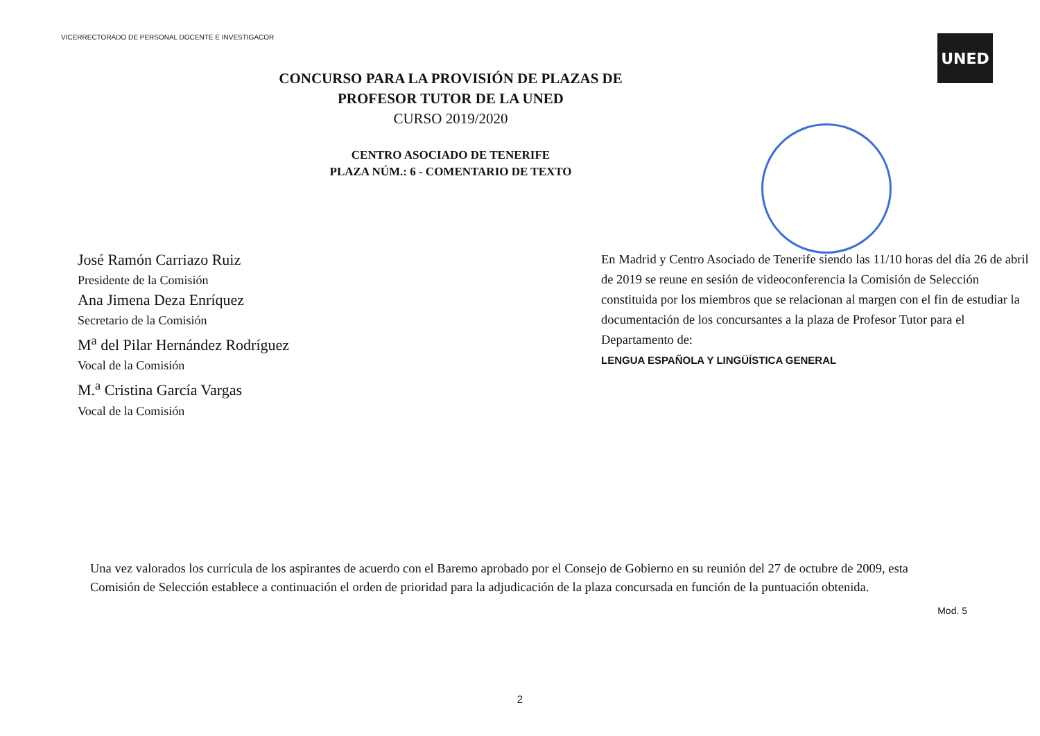VICERRECTORADO DE PERSONAL DOCENTE E INVESTIGACOR
UNED
CONCURSO PARA LA PROVISIÓN DE PLAZAS DE
PROFESOR TUTOR DE LA UNED
CURSO 2019/2020
CENTRO ASOCIADO DE TENERIFE
PLAZA NÚM.: 6 - COMENTARIO DE TEXTO
José Ramón Carriazo Ruiz
Presidente de la Comisión
Ana Jimena Deza Enríquez
Secretario de la Comisión
M<sup>a</sup> del Pilar Hernández Rodríguez
Vocal de la Comisión
M.<sup>a</sup> Cristina García Vargas
Vocal de la Comisión
En Madrid y Centro Asociado de Tenerife siendo las 11/10 horas del día 26 de abril de 2019 se reune en sesión de videoconferencia la Comisión de Selección constituida por los miembros que se relacionan al margen con el fin de estudiar la documentación de los concursantes a la plaza de Profesor Tutor para el Departamento de:
LENGUA ESPAÑOLA Y LINGÜÍSTICA GENERAL
Una vez valorados los currícula de los aspirantes de acuerdo con el Baremo aprobado por el Consejo de Gobierno en su reunión del 27 de octubre de 2009, esta Comisión de Selección establece a continuación el orden de prioridad para la adjudicación de la plaza concursada en función de la puntuación obtenida.
Mod. 5
2